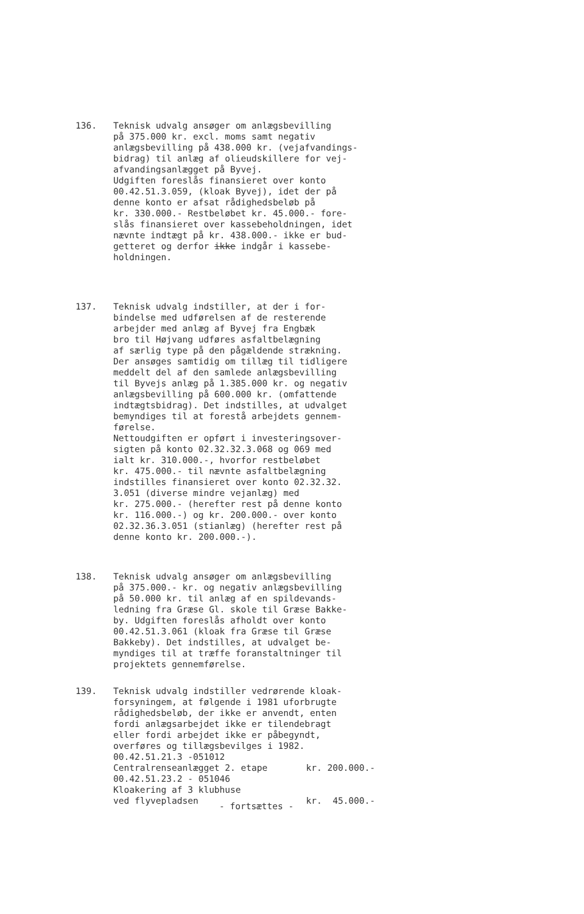136. Teknisk udvalg ansøger om anlægsbevilling
på 375.000 kr. excl. moms samt negativ
anlægsbevilling på 438.000 kr. (vejafvandings-
bidrag) til anlæg af olieudskillere for vej-
afvandingsanlægget på Byvej.
Udgiften foreslås finansieret over konto
00.42.51.3.059, (kloak Byvej), idet der på
denne konto er afsat rådighedsbeløb på
kr. 330.000.- Restbeløbet kr. 45.000.- fore-
slås finansieret over kassebeholdningen, idet
nævnte indtægt på kr. 438.000.- ikke er bud-
getteret og derfor ikke indgår i kassebe-
holdningen.
137. Teknisk udvalg indstiller, at der i for-
bindelse med udførelsen af de resterende
arbejder med anlæg af Byvej fra Engbæk
bro til Højvang udføres asfaltbelægning
af særlig type på den pågældende strækning.
Der ansøges samtidig om tillæg til tidligere
meddelt del af den samlede anlægsbevilling
til Byvejs anlæg på 1.385.000 kr. og negativ
anlægsbevilling på 600.000 kr. (omfattende
indtægtsbidrag). Det indstilles, at udvalget
bemyndiges til at forestå arbejdets gennem-
førelse.
Nettoudgiften er opført i investeringsover-
sigten på konto 02.32.32.3.068 og 069 med
ialt kr. 310.000.-, hvorfor restbeløbet
kr. 475.000.- til nævnte asfaltbelægning
indstilles finansieret over konto 02.32.32.
3.051 (diverse mindre vejanlæg) med
kr. 275.000.- (herefter rest på denne konto
kr. 116.000.-) og kr. 200.000.- over konto
02.32.36.3.051 (stianlæg) (herefter rest på
denne konto kr. 200.000.-).
138. Teknisk udvalg ansøger om anlægsbevilling
på 375.000.- kr. og negativ anlægsbevilling
på 50.000 kr. til anlæg af en spildevands-
ledning fra Græse Gl. skole til Græse Bakke-
by. Udgiften foreslås afholdt over konto
00.42.51.3.061 (kloak fra Græse til Græse
Bakkeby). Det indstilles, at udvalget be-
myndiges til at træffe foranstaltninger til
projektets gennemførelse.
139. Teknisk udvalg indstiller vedrørende kloak-
forsyningem, at følgende i 1981 uforbrugte
rådighedsbeløb, der ikke er anvendt, enten
fordi anlægsarbejdet ikke er tilendebragt
eller fordi arbejdet ikke er påbegyndt,
overføres og tillægsbevilges i 1982.
00.42.51.21.3 -051012
Centralrenseanlægget 2. etape kr. 200.000.-
00.42.51.23.2 - 051046
Kloakering af 3 klubhuse
ved flyvepladsen kr. 45.000.-
- fortsættes -